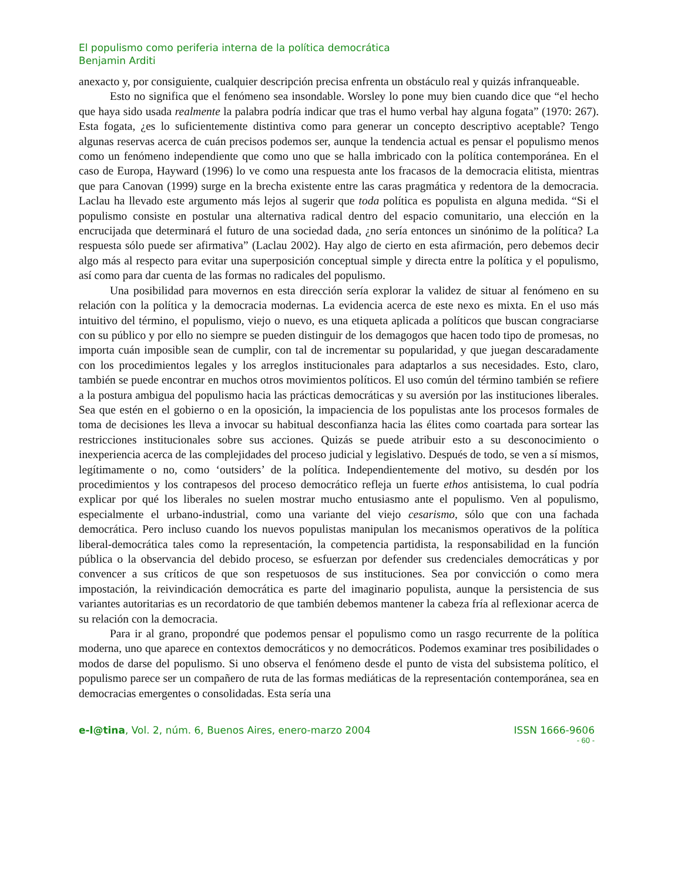El populismo como periferia interna de la política democrática
Benjamin Arditi
anexacto y, por consiguiente, cualquier descripción precisa enfrenta un obstáculo real y quizás infranqueable.
Esto no significa que el fenómeno sea insondable. Worsley lo pone muy bien cuando dice que “el hecho que haya sido usada realmente la palabra podría indicar que tras el humo verbal hay alguna fogata” (1970: 267). Esta fogata, ¿es lo suficientemente distintiva como para generar un concepto descriptivo aceptable? Tengo algunas reservas acerca de cuán precisos podemos ser, aunque la tendencia actual es pensar el populismo menos como un fenómeno independiente que como uno que se halla imbricado con la política contemporánea. En el caso de Europa, Hayward (1996) lo ve como una respuesta ante los fracasos de la democracia elitista, mientras que para Canovan (1999) surge en la brecha existente entre las caras pragmática y redentora de la democracia. Laclau ha llevado este argumento más lejos al sugerir que toda política es populista en alguna medida. “Si el populismo consiste en postular una alternativa radical dentro del espacio comunitario, una elección en la encrucijada que determinará el futuro de una sociedad dada, ¿no sería entonces un sinónimo de la política? La respuesta sólo puede ser afirmativa” (Laclau 2002). Hay algo de cierto en esta afirmación, pero debemos decir algo más al respecto para evitar una superposición conceptual simple y directa entre la política y el populismo, así como para dar cuenta de las formas no radicales del populismo.
Una posibilidad para movernos en esta dirección sería explorar la validez de situar al fenómeno en su relación con la política y la democracia modernas. La evidencia acerca de este nexo es mixta. En el uso más intuitivo del término, el populismo, viejo o nuevo, es una etiqueta aplicada a políticos que buscan congraciarse con su público y por ello no siempre se pueden distinguir de los demagogos que hacen todo tipo de promesas, no importa cuán imposible sean de cumplir, con tal de incrementar su popularidad, y que juegan descaradamente con los procedimientos legales y los arreglos institucionales para adaptarlos a sus necesidades. Esto, claro, también se puede encontrar en muchos otros movimientos políticos. El uso común del término también se refiere a la postura ambigua del populismo hacia las prácticas democráticas y su aversión por las instituciones liberales. Sea que estén en el gobierno o en la oposición, la impaciencia de los populistas ante los procesos formales de toma de decisiones les lleva a invocar su habitual desconfianza hacia las élites como coartada para sortear las restricciones institucionales sobre sus acciones. Quizás se puede atribuir esto a su desconocimiento o inexperiencia acerca de las complejidades del proceso judicial y legislativo. Después de todo, se ven a sí mismos, legítimamente o no, como ‘outsiders’ de la política. Independientemente del motivo, su desdén por los procedimientos y los contrapesos del proceso democrático refleja un fuerte ethos antisistema, lo cual podría explicar por qué los liberales no suelen mostrar mucho entusiasmo ante el populismo. Ven al populismo, especialmente el urbano-industrial, como una variante del viejo cesarismo, sólo que con una fachada democrática. Pero incluso cuando los nuevos populistas manipulan los mecanismos operativos de la política liberal-democrática tales como la representación, la competencia partidista, la responsabilidad en la función pública o la observancia del debido proceso, se esfuerzan por defender sus credenciales democráticas y por convencer a sus críticos de que son respetuosos de sus instituciones. Sea por convicción o como mera impostación, la reivindicación democrática es parte del imaginario populista, aunque la persistencia de sus variantes autoritarias es un recordatorio de que también debemos mantener la cabeza fría al reflexionar acerca de su relación con la democracia.
Para ir al grano, propondré que podemos pensar el populismo como un rasgo recurrente de la política moderna, uno que aparece en contextos democráticos y no democráticos. Podemos examinar tres posibilidades o modos de darse del populismo. Si uno observa el fenómeno desde el punto de vista del subsistema político, el populismo parece ser un compañero de ruta de las formas mediáticas de la representación contemporánea, sea en democracias emergentes o consolidadas. Esta sería una
e-l@tina, Vol. 2, núm. 6, Buenos Aires, enero-marzo 2004 ISSN 1666-9606
- 60 -